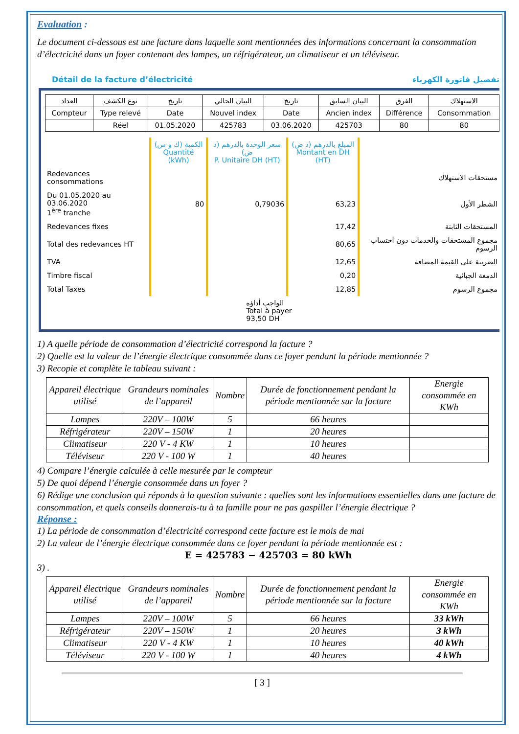Evaluation :
Le document ci-dessous est une facture dans laquelle sont mentionnées des informations concernant la consommation d’électricité dans un foyer contenant des lampes, un réfrigérateur, un climatiseur et un téléviseur.
Détail de la facture d’électricité تفصيل فاتورة الكهرباء
| العداد | نوع الكشف | تاريخ | البيان الحالي | تاريخ | البيان السابق | الفرق | الاستهلاك |
| Compteur | Type relevé | Date | Nouvel index | Date | Ancien index | Différence | Consommation |
| | Réel | 01.05.2020 | 425783 | 03.06.2020 | 425703 | 80 | 80 |
| | الكمية (ك و س) Quantité (kWh) | سعر الوحدة بالدرهم (د ض) P. Unitaire DH (HT) | المبلغ بالدرهم (د ض) Montant en DH (HT) | |
| Redevances consommations | | | | مستحقات الاستهلاك |
| Du 01.05.2020 au 03.06.2020 1<sup>ère</sup> tranche | 80 | 0,79036 | 63,23 | الشطر الأول |
| Redevances fixes | | | 17,42 | المستحقات الثابتة |
| Total des redevances HT | | | 80,65 | مجموع المستحقات والخدمات دون احتساب الرسوم |
| TVA | | | 12,65 | الضريبة على القيمة المضافة |
| Timbre fiscal | | | 0,20 | الدمغة الجبائية |
| Total Taxes | | | 12,85 | مجموع الرسوم |
| | | الواجب أداؤه Total à payer 93,50 DH | | |
1) A quelle période de consommation d’électricité correspond la facture ?
2) Quelle est la valeur de l’énergie électrique consommée dans ce foyer pendant la période mentionnée ?
3) Recopie et complète le tableau suivant :
| Appareil électrique utilisé | Grandeurs nominales de l’appareil | Nombre | Durée de fonctionnement pendant la période mentionnée sur la facture | Energie consommée en KWh |
| Lampes | 220V – 100W | 5 | 66 heures | |
| Réfrigérateur | 220V – 150W | 1 | 20 heures | |
| Climatiseur | 220 V - 4 KW | 1 | 10 heures | |
| Téléviseur | 220 V - 100 W | 1 | 40 heures | |
4) Compare l’énergie calculée à celle mesurée par le compteur
5) De quoi dépend l’énergie consommée dans un foyer ?
6) Rédige une conclusion qui réponds à la question suivante : quelles sont les informations essentielles dans une facture de consommation, et quels conseils donnerais-tu à ta famille pour ne pas gaspiller l’énergie électrique ?
Réponse :
1) La période de consommation d’électricité correspond cette facture est le mois de mai
2) La valeur de l’énergie électrique consommée dans ce foyer pendant la période mentionnée est :
E = 425783 − 425703 = 80 kWh
3) .
| Appareil électrique utilisé | Grandeurs nominales de l’appareil | Nombre | Durée de fonctionnement pendant la période mentionnée sur la facture | Energie consommée en KWh |
| Lampes | 220V – 100W | 5 | 66 heures | 33 kWh |
| Réfrigérateur | 220V – 150W | 1 | 20 heures | 3 kWh |
| Climatiseur | 220 V - 4 KW | 1 | 10 heures | 40 kWh |
| Téléviseur | 220 V - 100 W | 1 | 40 heures | 4 kWh |
[ 3 ]